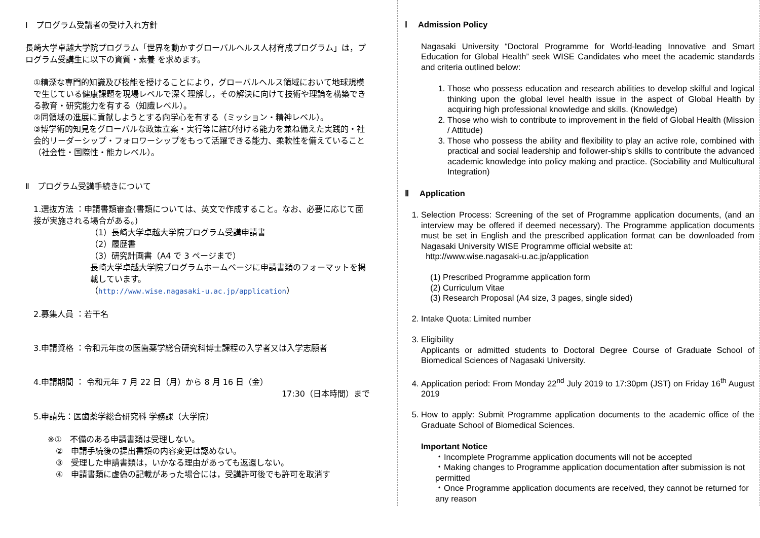Ⅰ　プログラム受講者の受け入れ方針
長崎大学卓越大学院プログラム「世界を動かすグローバルヘルス人材育成プログラム」は，プログラム受講生に以下の資質・素養 を求めます。
①精深な専門的知識及び技能を授けることにより，グローバルヘルス領域において地球規模で生じている健康課題を現場レベルで深く理解し，その解決に向けて技術や理論を構築できる教育・研究能力を有する（知識レベル）。
②同領域の進展に貢献しようとする向学心を有する（ミッション・精神レベル）。
③博学術的知見をグローバルな政策立案・実行等に結び付ける能力を兼ね備えた実践的・社会的リーダーシップ・フォロワーシップをもって活躍できる能力、柔軟性を備えていること（社会性・国際性・能カレベル）。
Ⅱ　プログラム受講手続きについて
1.選抜方法 ：申請書類審査(書類については、英文で作成すること。なお、必要に応じて面接が実施される場合がある。)
（1）長崎大学卓越大学院プログラム受講申請書
（2）履歴書
（3）研究計画書（A4 で 3 ページまで）
長崎大学卓越大学院プログラムホームページに申請書類のフォーマットを掲載しています。
（http://www.wise.nagasaki-u.ac.jp/application）
2.募集人員 ：若干名
3.申請資格 ：令和元年度の医歯薬学総合研究科博士課程の入学者又は入学志願者
4.申請期間 ： 令和元年 7 月 22 日（月）から 8 月 16 日（金）
17:30（日本時間）まで
5.申請先：医歯薬学総合研究科 学務課（大学院）
※①　不備のある申請書類は受理しない。
　②　申請手続後の提出書類の内容変更は認めない。
　③　受理した申請書類は，いかなる理由があっても返還しない。
　④　申請書類に虚偽の記載があった場合には，受講許可後でも許可を取消す
Ⅰ　 Admission Policy
Nagasaki University “Doctoral Programme for World-leading Innovative and Smart Education for Global Health” seek WISE Candidates who meet the academic standards and criteria outlined below:
1. Those who possess education and research abilities to develop skilful and logical thinking upon the global level health issue in the aspect of Global Health by acquiring high professional knowledge and skills. (Knowledge)
2. Those who wish to contribute to improvement in the field of Global Health (Mission / Attitude)
3. Those who possess the ability and flexibility to play an active role, combined with practical and social leadership and follower-ship’s skills to contribute the advanced academic knowledge into policy making and practice. (Sociability and Multicultural Integration)
Ⅱ　 Application
1. Selection Process: Screening of the set of Programme application documents, (and an interview may be offered if deemed necessary). The Programme application documents must be set in English and the prescribed application format can be downloaded from Nagasaki University WISE Programme official website at:
http://www.wise.nagasaki-u.ac.jp/application
(1) Prescribed Programme application form
(2) Curriculum Vitae
(3) Research Proposal (A4 size, 3 pages, single sided)
2. Intake Quota: Limited number
3. Eligibility
Applicants or admitted students to Doctoral Degree Course of Graduate School of Biomedical Sciences of Nagasaki University.
4. Application period: From Monday 22<sup>nd</sup> July 2019 to 17:30pm (JST) on Friday 16<sup>th</sup> August 2019
5. How to apply: Submit Programme application documents to the academic office of the Graduate School of Biomedical Sciences.
Important Notice
・Incomplete Programme application documents will not be accepted
・Making changes to Programme application documentation after submission is not permitted
・Once Programme application documents are received, they cannot be returned for any reason